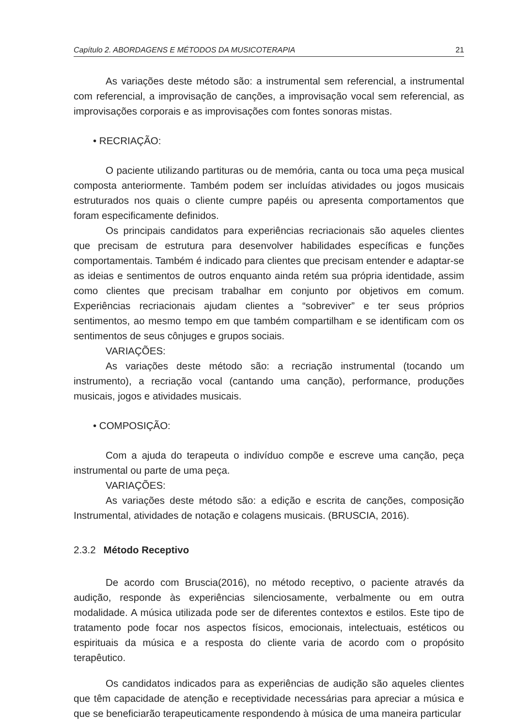Capítulo 2. ABORDAGENS E MÉTODOS DA MUSICOTERAPIA 21
As variações deste método são: a instrumental sem referencial, a instrumental com referencial, a improvisação de canções, a improvisação vocal sem referencial, as improvisações corporais e as improvisações com fontes sonoras mistas.
• RECRIAÇÃO:
O paciente utilizando partituras ou de memória, canta ou toca uma peça musical composta anteriormente. Também podem ser incluídas atividades ou jogos musicais estruturados nos quais o cliente cumpre papéis ou apresenta comportamentos que foram especificamente definidos.
Os principais candidatos para experiências recriacionais são aqueles clientes que precisam de estrutura para desenvolver habilidades específicas e funções comportamentais. Também é indicado para clientes que precisam entender e adaptar-se as ideias e sentimentos de outros enquanto ainda retém sua própria identidade, assim como clientes que precisam trabalhar em conjunto por objetivos em comum. Experiências recriacionais ajudam clientes a “sobreviver” e ter seus próprios sentimentos, ao mesmo tempo em que também compartilham e se identificam com os sentimentos de seus cônjuges e grupos sociais.
VARIAÇÕES:
As variações deste método são: a recriação instrumental (tocando um instrumento), a recriação vocal (cantando uma canção), performance, produções musicais, jogos e atividades musicais.
• COMPOSIÇÃO:
Com a ajuda do terapeuta o indivíduo compõe e escreve uma canção, peça instrumental ou parte de uma peça.
VARIAÇÕES:
As variações deste método são: a edição e escrita de canções, composição Instrumental, atividades de notação e colagens musicais. (BRUSCIA, 2016).
2.3.2 Método Receptivo
De acordo com Bruscia(2016), no método receptivo, o paciente através da audição, responde às experiências silenciosamente, verbalmente ou em outra modalidade. A música utilizada pode ser de diferentes contextos e estilos. Este tipo de tratamento pode focar nos aspectos físicos, emocionais, intelectuais, estéticos ou espirituais da música e a resposta do cliente varia de acordo com o propósito terapêutico.
Os candidatos indicados para as experiências de audição são aqueles clientes que têm capacidade de atenção e receptividade necessárias para apreciar a música e que se beneficiarão terapeuticamente respondendo à música de uma maneira particular